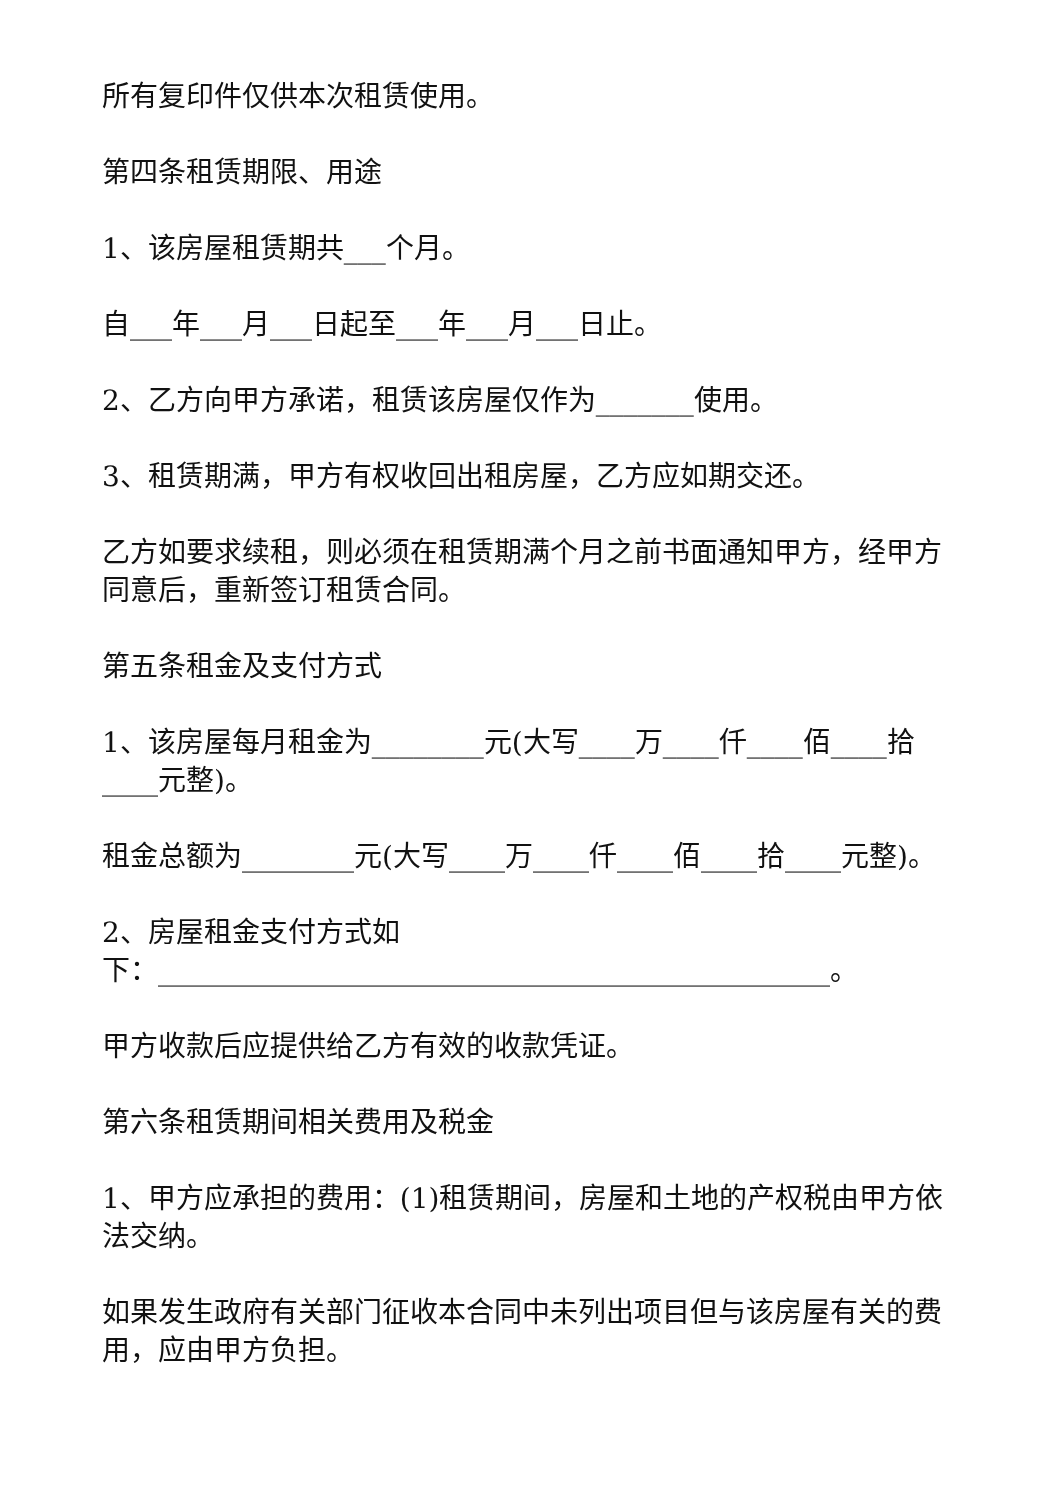所有复印件仅供本次租赁使用。
第四条租赁期限、用途
1、该房屋租赁期共___个月。
自___年___月___日起至___年___月___日止。
2、乙方向甲方承诺，租赁该房屋仅作为_______使用。
3、租赁期满，甲方有权收回出租房屋，乙方应如期交还。
乙方如要求续租，则必须在租赁期满个月之前书面通知甲方，经甲方同意后，重新签订租赁合同。
第五条租金及支付方式
1、该房屋每月租金为________元(大写____万____仟____佰____拾____元整)。
租金总额为________元(大写____万____仟____佰____拾____元整)。
2、房屋租金支付方式如
下：________________________________________________。
甲方收款后应提供给乙方有效的收款凭证。
第六条租赁期间相关费用及税金
1、甲方应承担的费用：(1)租赁期间，房屋和土地的产权税由甲方依法交纳。
如果发生政府有关部门征收本合同中未列出项目但与该房屋有关的费用，应由甲方负担。